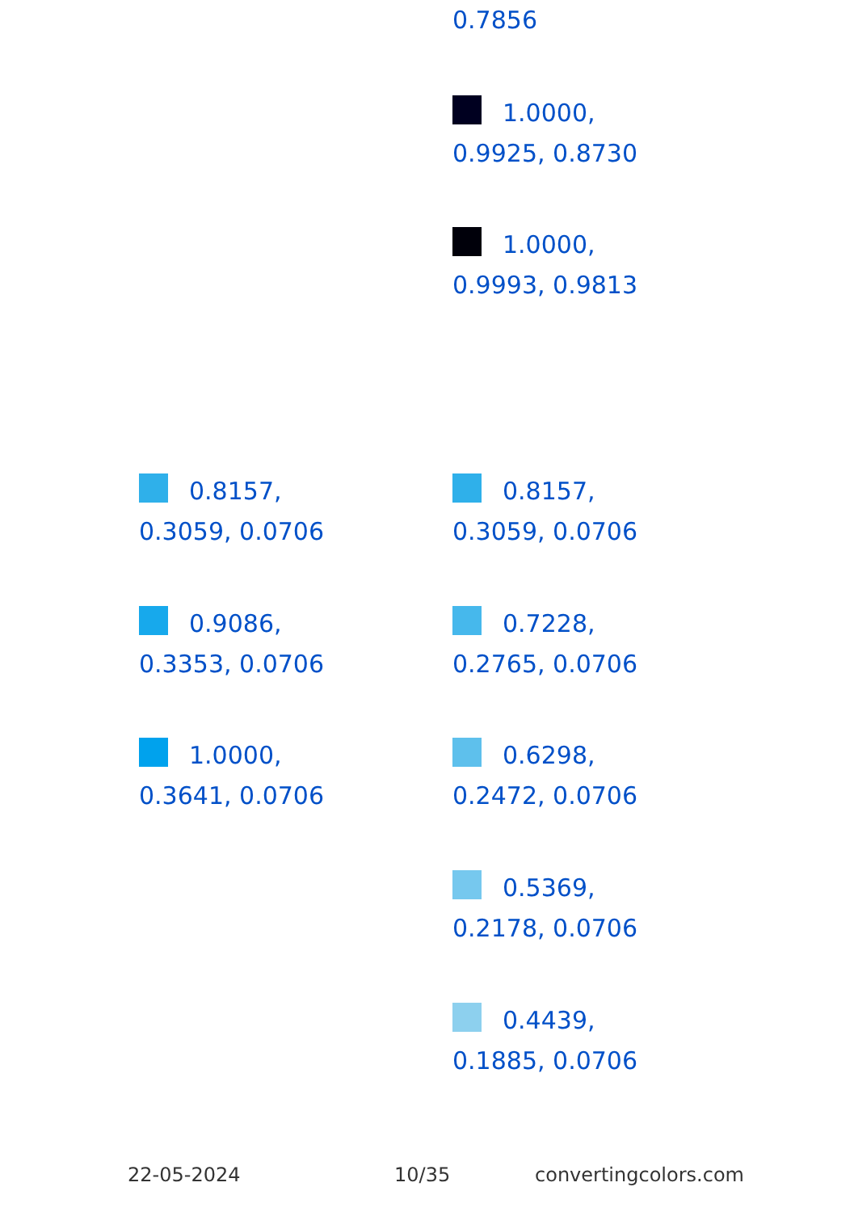0.7856
1.0000, 0.9925, 0.8730
1.0000, 0.9993, 0.9813
0.8157, 0.3059, 0.0706
0.8157, 0.3059, 0.0706
0.9086, 0.3353, 0.0706
0.7228, 0.2765, 0.0706
1.0000, 0.3641, 0.0706
0.6298, 0.2472, 0.0706
0.5369, 0.2178, 0.0706
0.4439, 0.1885, 0.0706
22-05-2024 10/35 convertingcolors.com